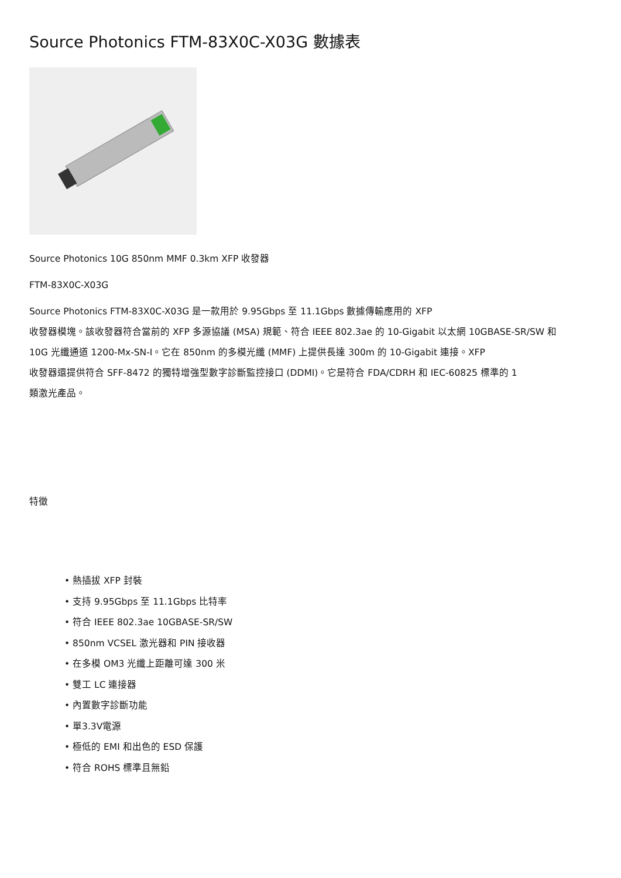Source Photonics FTM-83X0C-X03G 數據表
Source Photonics 10G 850nm MMF 0.3km XFP 收發器
FTM-83X0C-X03G
Source Photonics FTM-83X0C-X03G 是一款用於 9.95Gbps 至 11.1Gbps 數據傳輸應用的 XFP
收發器模塊。該收發器符合當前的 XFP 多源協議 (MSA) 規範、符合 IEEE 802.3ae 的 10-Gigabit 以太網 10GBASE-SR/SW 和
10G 光纖通道 1200-Mx-SN-I。它在 850nm 的多模光纖 (MMF) 上提供長達 300m 的 10-Gigabit 連接。XFP
收發器還提供符合 SFF-8472 的獨特增強型數字診斷監控接口 (DDMI)。它是符合 FDA/CDRH 和 IEC-60825 標準的 1
類激光產品。
特徵
• 熱插拔 XFP 封裝
• 支持 9.95Gbps 至 11.1Gbps 比特率
• 符合 IEEE 802.3ae 10GBASE-SR/SW
• 850nm VCSEL 激光器和 PIN 接收器
• 在多模 OM3 光纖上距離可達 300 米
• 雙工 LC 連接器
• 內置數字診斷功能
• 單3.3V電源
• 極低的 EMI 和出色的 ESD 保護
• 符合 ROHS 標準且無鉛